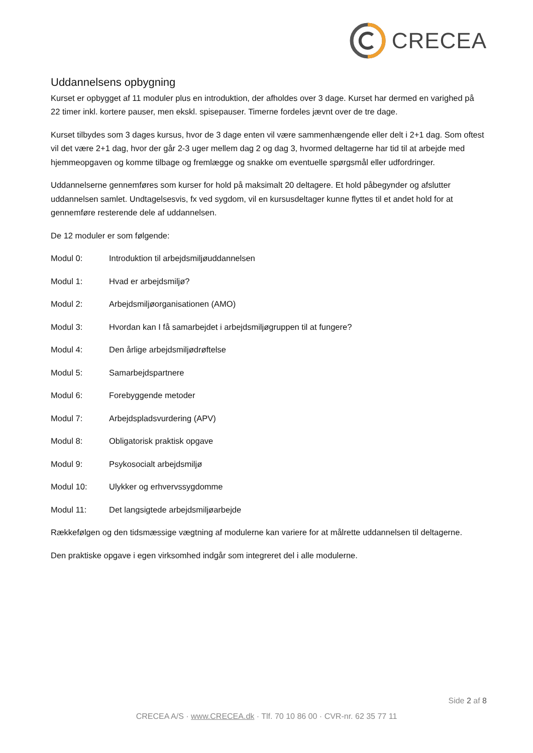CRECEA
Uddannelsens opbygning
Kurset er opbygget af 11 moduler plus en introduktion, der afholdes over 3 dage. Kurset har dermed en varighed på 22 timer inkl. kortere pauser, men ekskl. spisepauser. Timerne fordeles jævnt over de tre dage.
Kurset tilbydes som 3 dages kursus, hvor de 3 dage enten vil være sammenhængende eller delt i 2+1 dag. Som oftest vil det være 2+1 dag, hvor der går 2-3 uger mellem dag 2 og dag 3, hvormed deltagerne har tid til at arbejde med hjemmeopgaven og komme tilbage og fremlægge og snakke om eventuelle spørgsmål eller udfordringer.
Uddannelserne gennemføres som kurser for hold på maksimalt 20 deltagere. Et hold påbegynder og afslutter uddannelsen samlet. Undtagelsesvis, fx ved sygdom, vil en kursusdeltager kunne flyttes til et andet hold for at gennemføre resterende dele af uddannelsen.
De 12 moduler er som følgende:
Modul 0: Introduktion til arbejdsmiljøuddannelsen
Modul 1: Hvad er arbejdsmiljø?
Modul 2: Arbejdsmiljøorganisationen (AMO)
Modul 3: Hvordan kan I få samarbejdet i arbejdsmiljøgruppen til at fungere?
Modul 4: Den årlige arbejdsmiljødrøftelse
Modul 5: Samarbejdspartnere
Modul 6: Forebyggende metoder
Modul 7: Arbejdspladsvurdering (APV)
Modul 8: Obligatorisk praktisk opgave
Modul 9: Psykosocialt arbejdsmiljø
Modul 10: Ulykker og erhvervssygdomme
Modul 11: Det langsigtede arbejdsmiljøarbejde
Rækkefølgen og den tidsmæssige vægtning af modulerne kan variere for at målrette uddannelsen til deltagerne.
Den praktiske opgave i egen virksomhed indgår som integreret del i alle modulerne.
Side 2 af 8
CRECEA A/S · www.CRECEA.dk · Tlf. 70 10 86 00 · CVR-nr. 62 35 77 11